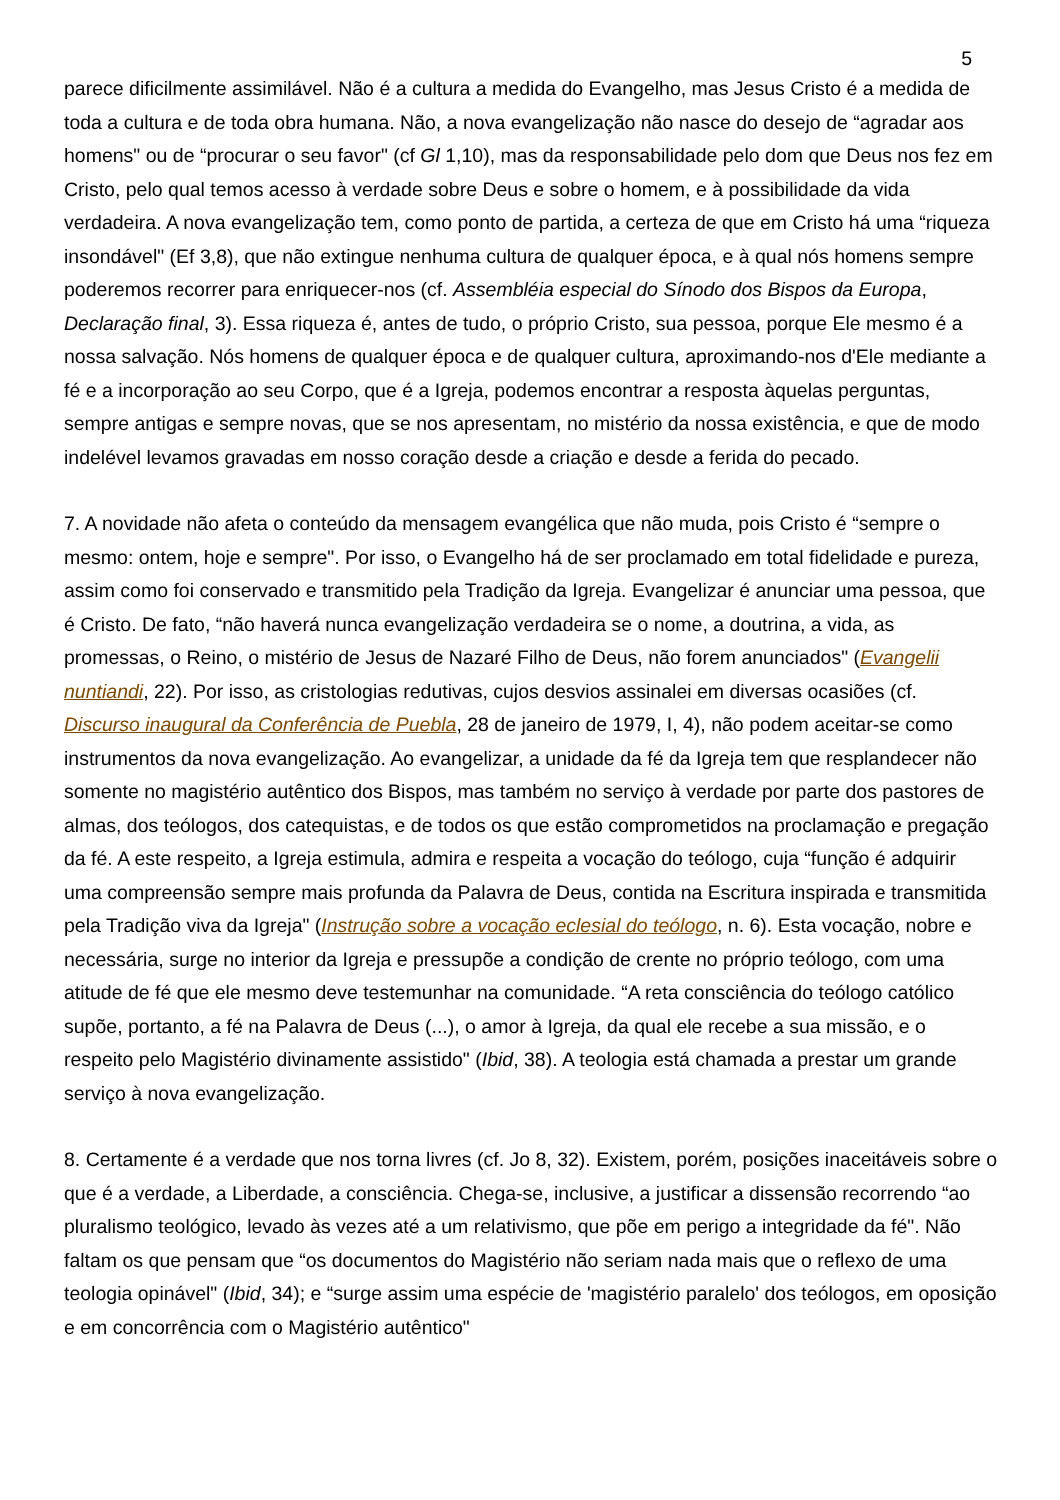5
parece dificilmente assimilável. Não é a cultura a medida do Evangelho, mas Jesus Cristo é a medida de toda a cultura e de toda obra humana. Não, a nova evangelização não nasce do desejo de “agradar aos homens" ou de “procurar o seu favor" (cf Gl 1,10), mas da responsabilidade pelo dom que Deus nos fez em Cristo, pelo qual temos acesso à verdade sobre Deus e sobre o homem, e à possibilidade da vida verdadeira. A nova evangelização tem, como ponto de partida, a certeza de que em Cristo há uma “riqueza insondável" (Ef 3,8), que não extingue nenhuma cultura de qualquer época, e à qual nós homens sempre poderemos recorrer para enriquecer-nos (cf. Assembléia especial do Sínodo dos Bispos da Europa, Declaração final, 3). Essa riqueza é, antes de tudo, o próprio Cristo, sua pessoa, porque Ele mesmo é a nossa salvação. Nós homens de qualquer época e de qualquer cultura, aproximando-nos d'Ele mediante a fé e a incorporação ao seu Corpo, que é a Igreja, podemos encontrar a resposta àquelas perguntas, sempre antigas e sempre novas, que se nos apresentam, no mistério da nossa existência, e que de modo indelével levamos gravadas em nosso coração desde a criação e desde a ferida do pecado.
7. A novidade não afeta o conteúdo da mensagem evangélica que não muda, pois Cristo é “sempre o mesmo: ontem, hoje e sempre". Por isso, o Evangelho há de ser proclamado em total fidelidade e pureza, assim como foi conservado e transmitido pela Tradição da Igreja. Evangelizar é anunciar uma pessoa, que é Cristo. De fato, “não haverá nunca evangelização verdadeira se o nome, a doutrina, a vida, as promessas, o Reino, o mistério de Jesus de Nazaré Filho de Deus, não forem anunciados" (Evangelii nuntiandi, 22). Por isso, as cristologias redutivas, cujos desvios assinalei em diversas ocasiões (cf. Discurso inaugural da Conferência de Puebla, 28 de janeiro de 1979, I, 4), não podem aceitar-se como instrumentos da nova evangelização. Ao evangelizar, a unidade da fé da Igreja tem que resplandecer não somente no magistério autêntico dos Bispos, mas também no serviço à verdade por parte dos pastores de almas, dos teólogos, dos catequistas, e de todos os que estão comprometidos na proclamação e pregação da fé. A este respeito, a Igreja estimula, admira e respeita a vocação do teólogo, cuja “função é adquirir uma compreensão sempre mais profunda da Palavra de Deus, contida na Escritura inspirada e transmitida pela Tradição viva da Igreja" (Instrução sobre a vocação eclesial do teólogo, n. 6). Esta vocação, nobre e necessária, surge no interior da Igreja e pressupõe a condição de crente no próprio teólogo, com uma atitude de fé que ele mesmo deve testemunhar na comunidade. “A reta consciência do teólogo católico supõe, portanto, a fé na Palavra de Deus (...), o amor à Igreja, da qual ele recebe a sua missão, e o respeito pelo Magistério divinamente assistido" (Ibid, 38). A teologia está chamada a prestar um grande serviço à nova evangelização.
8. Certamente é a verdade que nos torna livres (cf. Jo 8, 32). Existem, porém, posições inaceitáveis sobre o que é a verdade, a Liberdade, a consciência. Chega-se, inclusive, a justificar a dissensão recorrendo “ao pluralismo teológico, levado às vezes até a um relativismo, que põe em perigo a integridade da fé". Não faltam os que pensam que “os documentos do Magistério não seriam nada mais que o reflexo de uma teologia opinável" (Ibid, 34); e “surge assim uma espécie de 'magistério paralelo' dos teólogos, em oposição e em concorrência com o Magistério autêntico"